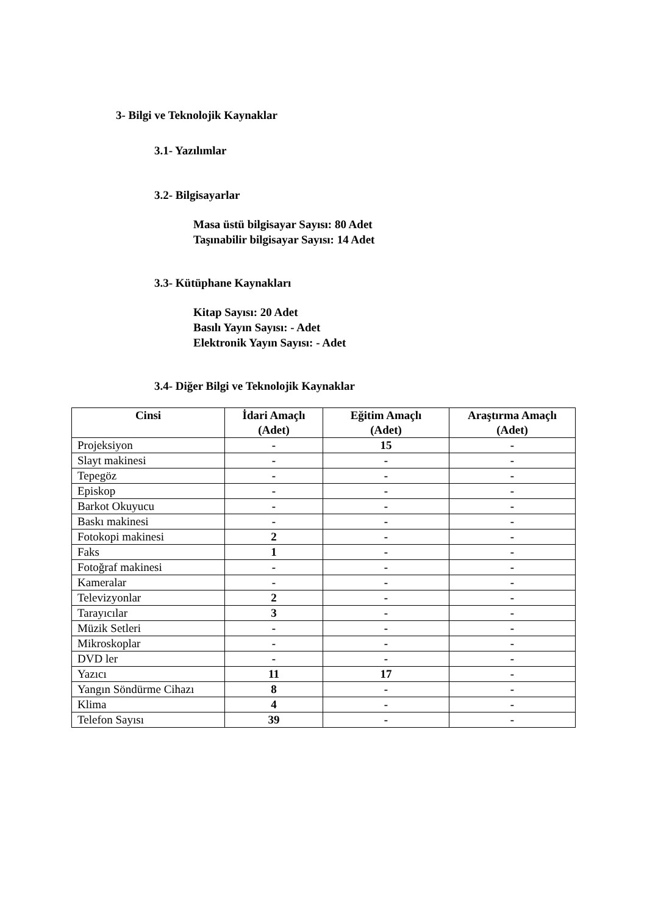3- Bilgi ve Teknolojik Kaynaklar
3.1- Yazılımlar
3.2- Bilgisayarlar
Masa üstü bilgisayar Sayısı: 80 Adet
Taşınabilir bilgisayar Sayısı: 14 Adet
3.3- Kütüphane Kaynakları
Kitap Sayısı: 20 Adet
Basılı Yayın Sayısı: - Adet
Elektronik Yayın Sayısı: - Adet
3.4- Diğer Bilgi ve Teknolojik Kaynaklar
| Cinsi | İdari Amaçlı (Adet) | Eğitim Amaçlı (Adet) | Araştırma Amaçlı (Adet) |
| --- | --- | --- | --- |
| Projeksiyon | - | 15 | - |
| Slayt makinesi | - | - | - |
| Tepegöz | - | - | - |
| Episkop | - | - | - |
| Barkot Okuyucu | - | - | - |
| Baskı makinesi | - | - | - |
| Fotokopi makinesi | 2 | - | - |
| Faks | 1 | - | - |
| Fotoğraf makinesi | - | - | - |
| Kameralar | - | - | - |
| Televizyonlar | 2 | - | - |
| Tarayıcılar | 3 | - | - |
| Müzik Setleri | - | - | - |
| Mikroskoplar | - | - | - |
| DVD ler | - | - | - |
| Yazıcı | 11 | 17 | - |
| Yangın Söndürme Cihazı | 8 | - | - |
| Klima | 4 | - | - |
| Telefon Sayısı | 39 | - | - |